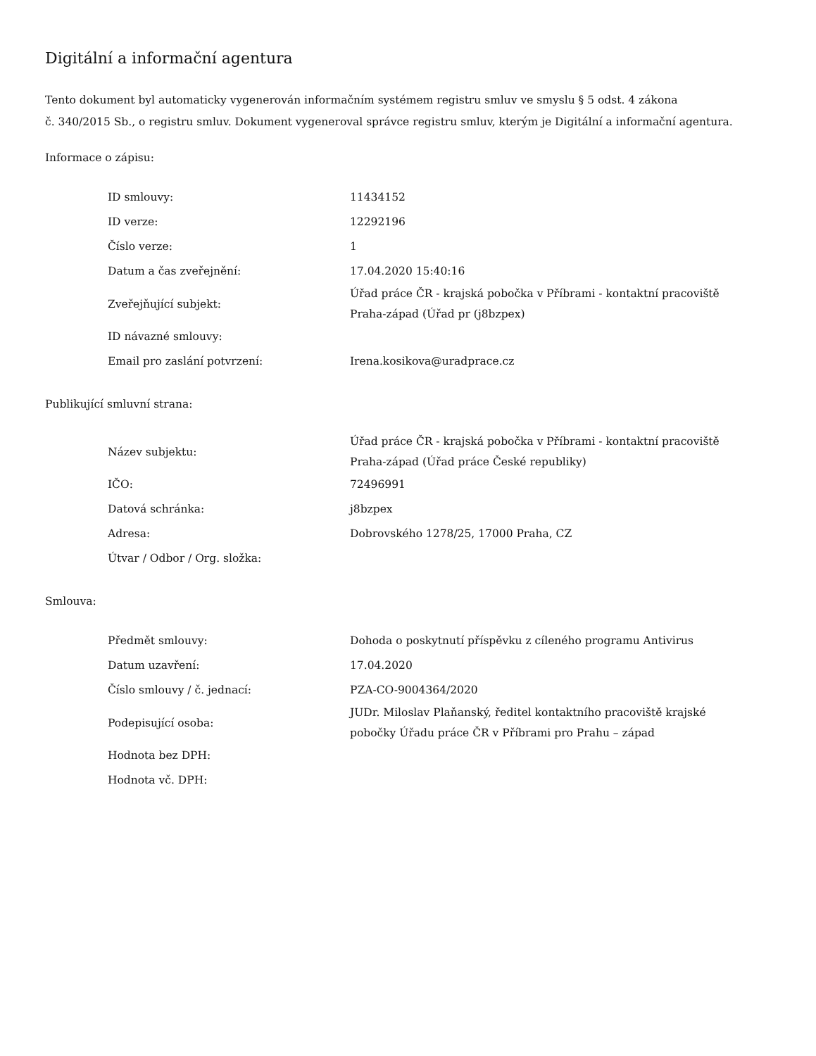Digitální a informační agentura
Tento dokument byl automaticky vygenerován informačním systémem registru smluv ve smyslu § 5 odst. 4 zákona
č. 340/2015 Sb., o registru smluv. Dokument vygeneroval správce registru smluv, kterým je Digitální a informační agentura.
Informace o zápisu:
| ID smlouvy: | 11434152 |
| ID verze: | 12292196 |
| Číslo verze: | 1 |
| Datum a čas zveřejnění: | 17.04.2020 15:40:16 |
| Zveřejňující subjekt: | Úřad práce ČR - krajská pobočka v Příbrami - kontaktní pracoviště Praha-západ (Úřad pr (j8bzpex) |
| ID návazné smlouvy: | |
| Email pro zaslání potvrzení: | Irena.kosikova@uradprace.cz |
Publikující smluvní strana:
| Název subjektu: | Úřad práce ČR - krajská pobočka v Příbrami - kontaktní pracoviště Praha-západ (Úřad práce České republiky) |
| IČO: | 72496991 |
| Datová schránka: | j8bzpex |
| Adresa: | Dobrovského 1278/25, 17000 Praha, CZ |
| Útvar / Odbor / Org. složka: | |
Smlouva:
| Předmět smlouvy: | Dohoda o poskytnutí příspěvku z cíleného programu Antivirus |
| Datum uzavření: | 17.04.2020 |
| Číslo smlouvy / č. jednací: | PZA-CO-9004364/2020 |
| Podepisující osoba: | JUDr. Miloslav Plaňanský, ředitel kontaktního pracoviště krajské pobočky Úřadu práce ČR v Příbrami pro Prahu – západ |
| Hodnota bez DPH: | |
| Hodnota vč. DPH: | |